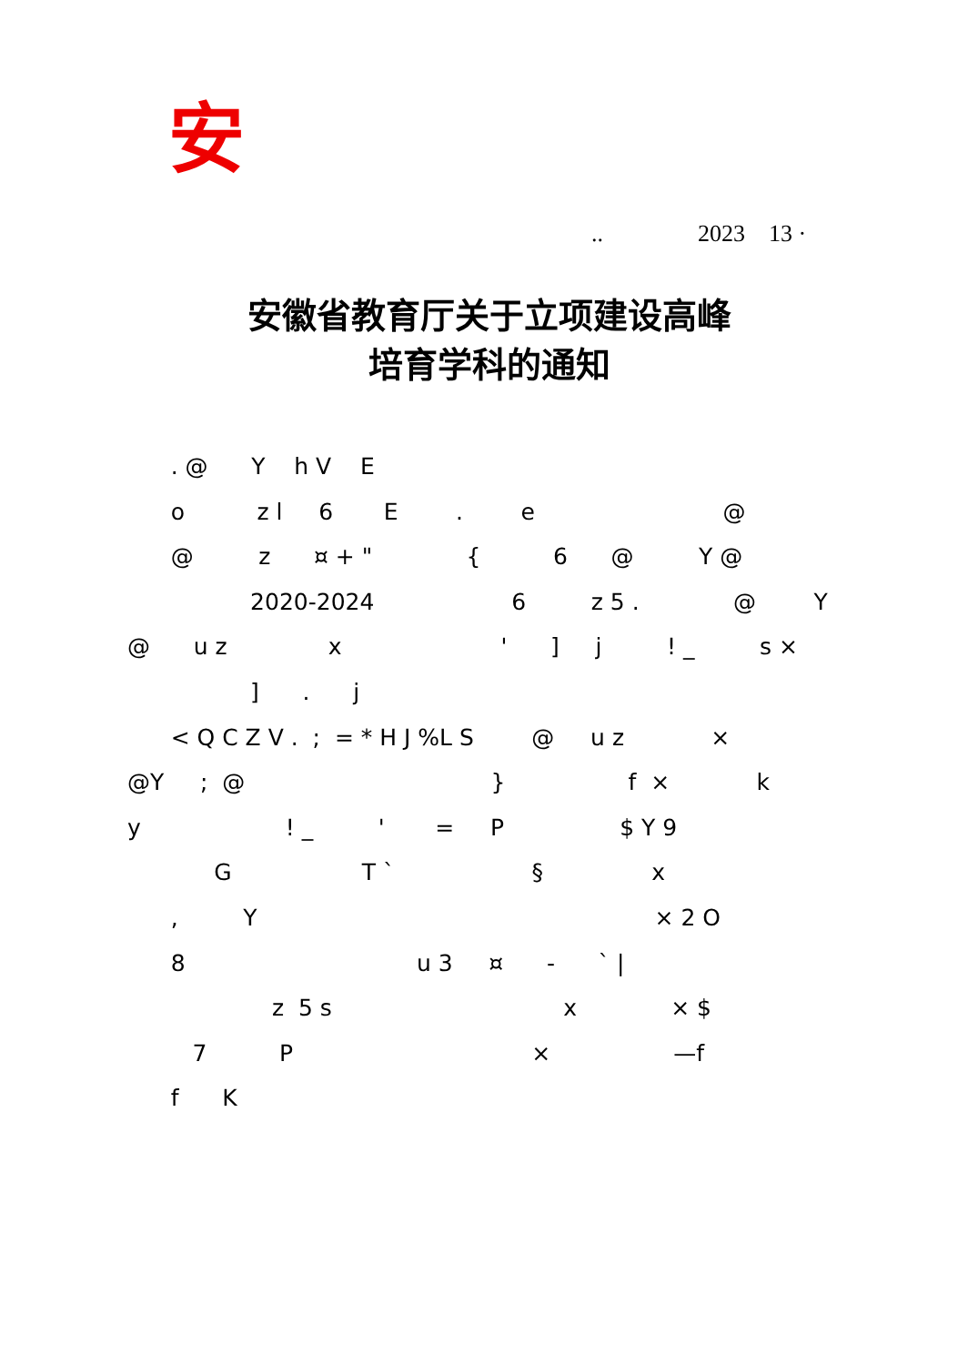安
.. 2023 13 ·
安徽省教育厅关于立项建设高峰
培育学科的通知
. @ Y h V E o z l 6 E . e @ @ z ¤ + " { 6 @ Y @ 2020-2024 6 z 5 . @ Y @ u z x ' ] j ! _ s × ] . j < Q C Z V . ; = * H J %L S @ u z × @Y ; @ } f × k y ! _ ' = P $ Y 9 G T ` § x , Y × 2 O 8 u 3 ¤ - ` | z 5 s x × $ 7 P × —f f K